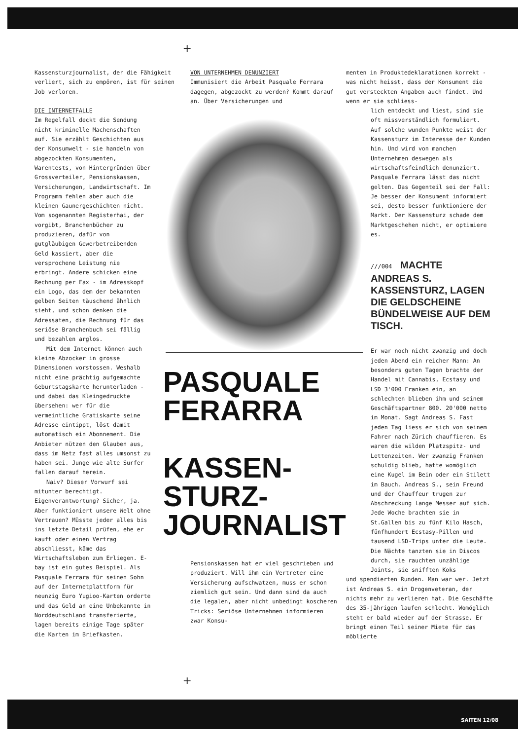+
Kassensturzjournalist, der die Fähigkeit verliert, sich zu empören, ist für seinen Job verloren.
DIE INTERNETFALLE
Im Regelfall deckt die Sendung nicht kriminelle Machenschaften auf. Sie erzählt Geschichten aus der Konsumwelt - sie handeln von abgezockten Konsumenten, Warentests, von Hintergründen über Grossverteiler, Pensionskassen, Versicherungen, Landwirtschaft. Im Programm fehlen aber auch die kleinen Gaunergeschichten nicht. Vom sogenannten Registerhai, der vorgibt, Branchenbücher zu produzieren, dafür von gutgläubigen Gewerbetreibenden Geld kassiert, aber die versprochene Leistung nie erbringt. Andere schicken eine Rechnung per Fax - im Adresskopf ein Logo, das dem der bekannten gelben Seiten täuschend ähnlich sieht, und schon denken die Adressaten, die Rechnung für das seriöse Branchenbuch sei fällig und bezahlen arglos.
Mit dem Internet können auch kleine Abzocker in grosse Dimensionen vorstossen. Weshalb nicht eine prächtig aufgemachte Geburtstagskarte herunterladen - und dabei das Kleingedruckte übersehen: wer für die vermeintliche Gratiskarte seine Adresse eintippt, löst damit automatisch ein Abonnement. Die Anbieter nützen den Glauben aus, dass im Netz fast alles umsonst zu haben sei. Junge wie alte Surfer fallen darauf herein.
Naiv? Dieser Vorwurf sei mitunter berechtigt. Eigenverantwortung? Sicher, ja. Aber funktioniert unsere Welt ohne Vertrauen? Müsste jeder alles bis ins letzte Detail prüfen, ehe er kauft oder einen Vertrag abschliesst, käme das Wirtschaftsleben zum Erliegen. E-bay ist ein gutes Beispiel. Als Pasquale Ferrara für seinen Sohn auf der Internetplattform für neunzig Euro Yugioo-Karten orderte und das Geld an eine Unbekannte in Norddeutschland transferierte, lagen bereits einige Tage später die Karten im Briefkasten.
VON UNTERNEHMEN DENUNZIERT
Immunisiert die Arbeit Pasquale Ferrara dagegen, abgezockt zu werden? Kommt darauf an. Über Versicherungen und
PASQUALE
FERARRA
KASSEN-
STURZ-
JOURNALIST
Pensionskassen hat er viel geschrieben und produziert. Will ihm ein Vertreter eine Versicherung aufschwatzen, muss er schon ziemlich gut sein. Und dann sind da auch die legalen, aber nicht unbedingt koscheren Tricks: Seriöse Unternehmen informieren zwar Konsu-
menten in Produktedeklarationen korrekt - was nicht heisst, dass der Konsument die gut versteckten Angaben auch findet. Und wenn er sie schliess-
lich entdeckt und liest, sind sie oft missverständlich formuliert. Auf solche wunden Punkte weist der Kassensturz im Interesse der Kunden hin. Und wird von manchen Unternehmen deswegen als wirtschaftsfeindlich denunziert. Pasquale Ferrara lässt das nicht gelten. Das Gegenteil sei der Fall: Je besser der Konsument informiert sei, desto besser funktioniere der Markt. Der Kassensturz schade dem Marktgeschehen nicht, er optimiere es.
///004 MACHTE ANDREAS S. KASSENSTURZ, LAGEN DIE GELDSCHEINE BÜNDELWEISE AUF DEM TISCH.
Er war noch nicht zwanzig und doch jeden Abend ein reicher Mann: An besonders guten Tagen brachte der Handel mit Cannabis, Ecstasy und LSD 3'000 Franken ein, an schlechten blieben ihm und seinem Geschäftspartner 800. 20'000 netto im Monat. Sagt Andreas S. Fast jeden Tag liess er sich von seinem Fahrer nach Zürich chauffieren. Es waren die wilden Platzspitz- und Lettenzeiten. Wer zwanzig Franken schuldig blieb, hatte womöglich eine Kugel im Bein oder ein Stilett im Bauch. Andreas S., sein Freund und der Chauffeur trugen zur Abschreckung lange Messer auf sich. Jede Woche brachten sie in St.Gallen bis zu fünf Kilo Hasch, fünfhundert Ecstasy-Pillen und tausend LSD-Trips unter die Leute. Die Nächte tanzten sie in Discos durch, sie rauchten unzählige Joints, sie snifften Koks
und spendierten Runden. Man war wer. Jetzt ist Andreas S. ein Drogenveteran, der nichts mehr zu verlieren hat. Die Geschäfte des 35-jährigen laufen schlecht. Womöglich steht er bald wieder auf der Strasse. Er bringt einen Teil seiner Miete für das möblierte
+
SAITEN 12/08